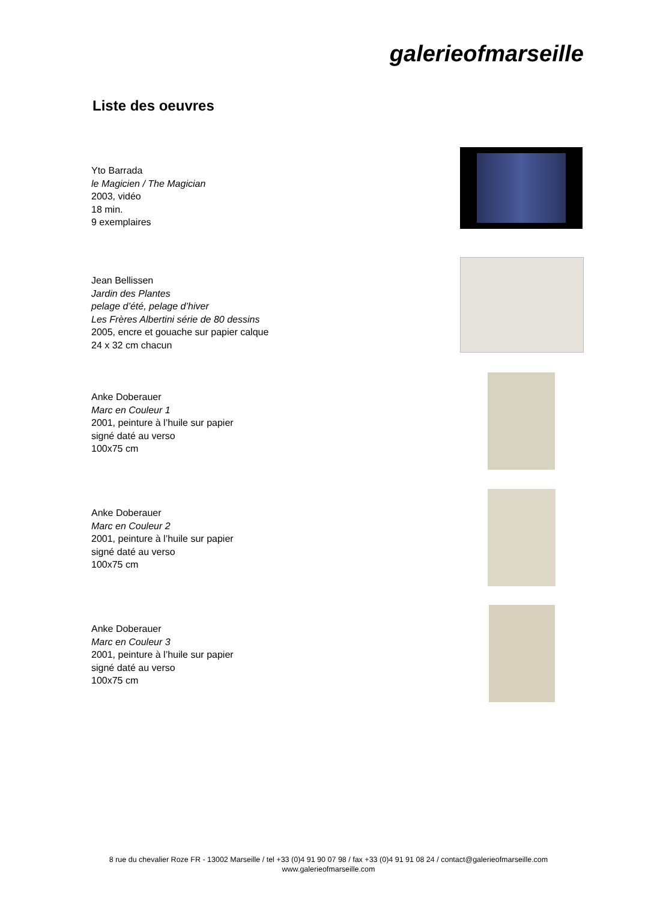galerieofmarseille
Liste des oeuvres
Yto Barrada
le Magicien / The Magician
2003, vidéo
18 min.
9 exemplaires
Jean Bellissen
Jardin des Plantes
pelage d’été, pelage d’hiver
Les Frères Albertini série de 80 dessins
2005, encre et gouache sur papier calque
24 x 32 cm chacun
Anke Doberauer
Marc en Couleur 1
2001, peinture à l’huile sur papier
signé daté au verso
100x75 cm
Anke Doberauer
Marc en Couleur 2
2001, peinture à l’huile sur papier
signé daté au verso
100x75 cm
Anke Doberauer
Marc en Couleur 3
2001, peinture à l’huile sur papier
signé daté au verso
100x75 cm
8 rue du chevalier Roze FR - 13002 Marseille / tel +33 (0)4 91 90 07 98 / fax +33 (0)4 91 91 08 24 / contact@galerieofmarseille.com
www.galerieofmarseille.com